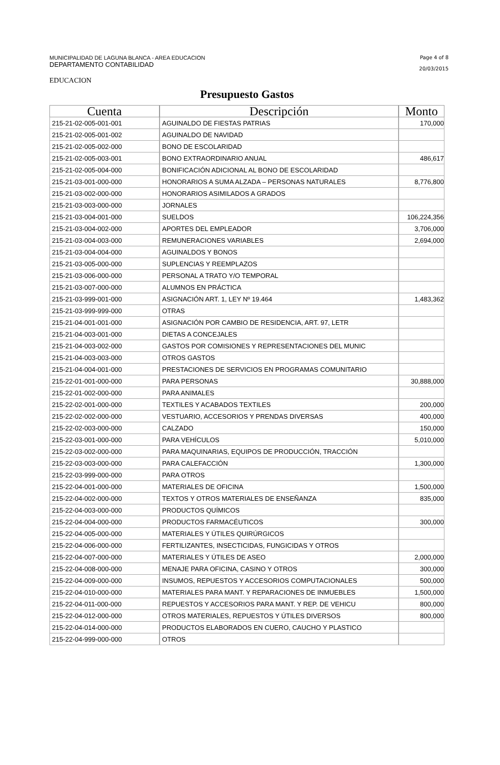MUNICIPALIDAD DE LAGUNA BLANCA - AREA EDUCACION
DEPARTAMENTO CONTABILIDAD
Page 4 of 8
20/03/2015
EDUCACION
Presupuesto Gastos
| Cuenta | Descripción | Monto |
| --- | --- | --- |
| 215-21-02-005-001-001 | AGUINALDO DE FIESTAS PATRIAS | 170,000 |
| 215-21-02-005-001-002 | AGUINALDO DE NAVIDAD | |
| 215-21-02-005-002-000 | BONO DE ESCOLARIDAD | |
| 215-21-02-005-003-001 | BONO EXTRAORDINARIO ANUAL | 486,617 |
| 215-21-02-005-004-000 | BONIFICACIÓN ADICIONAL AL BONO DE ESCOLARIDAD | |
| 215-21-03-001-000-000 | HONORARIOS A SUMA ALZADA – PERSONAS NATURALES | 8,776,800 |
| 215-21-03-002-000-000 | HONORARIOS ASIMILADOS A GRADOS | |
| 215-21-03-003-000-000 | JORNALES | |
| 215-21-03-004-001-000 | SUELDOS | 106,224,356 |
| 215-21-03-004-002-000 | APORTES DEL EMPLEADOR | 3,706,000 |
| 215-21-03-004-003-000 | REMUNERACIONES VARIABLES | 2,694,000 |
| 215-21-03-004-004-000 | AGUINALDOS Y BONOS | |
| 215-21-03-005-000-000 | SUPLENCIAS Y REEMPLAZOS | |
| 215-21-03-006-000-000 | PERSONAL A TRATO Y/O TEMPORAL | |
| 215-21-03-007-000-000 | ALUMNOS EN PRÁCTICA | |
| 215-21-03-999-001-000 | ASIGNACIÓN ART. 1, LEY Nº 19.464 | 1,483,362 |
| 215-21-03-999-999-000 | OTRAS | |
| 215-21-04-001-001-000 | ASIGNACIÓN POR CAMBIO DE RESIDENCIA, ART. 97, LETR | |
| 215-21-04-003-001-000 | DIETAS A CONCEJALES | |
| 215-21-04-003-002-000 | GASTOS POR COMISIONES Y REPRESENTACIONES DEL MUNIC | |
| 215-21-04-003-003-000 | OTROS GASTOS | |
| 215-21-04-004-001-000 | PRESTACIONES DE SERVICIOS EN PROGRAMAS COMUNITARIO | |
| 215-22-01-001-000-000 | PARA PERSONAS | 30,888,000 |
| 215-22-01-002-000-000 | PARA ANIMALES | |
| 215-22-02-001-000-000 | TEXTILES Y ACABADOS TEXTILES | 200,000 |
| 215-22-02-002-000-000 | VESTUARIO, ACCESORIOS Y PRENDAS DIVERSAS | 400,000 |
| 215-22-02-003-000-000 | CALZADO | 150,000 |
| 215-22-03-001-000-000 | PARA VEHÍCULOS | 5,010,000 |
| 215-22-03-002-000-000 | PARA MAQUINARIAS, EQUIPOS DE PRODUCCIÓN, TRACCIÓN | |
| 215-22-03-003-000-000 | PARA CALEFACCIÓN | 1,300,000 |
| 215-22-03-999-000-000 | PARA OTROS | |
| 215-22-04-001-000-000 | MATERIALES DE OFICINA | 1,500,000 |
| 215-22-04-002-000-000 | TEXTOS Y OTROS MATERIALES DE ENSEÑANZA | 835,000 |
| 215-22-04-003-000-000 | PRODUCTOS QUÍMICOS | |
| 215-22-04-004-000-000 | PRODUCTOS FARMACÉUTICOS | 300,000 |
| 215-22-04-005-000-000 | MATERIALES Y ÚTILES QUIRÚRGICOS | |
| 215-22-04-006-000-000 | FERTILIZANTES, INSECTICIDAS, FUNGICIDAS Y OTROS | |
| 215-22-04-007-000-000 | MATERIALES Y ÚTILES DE ASEO | 2,000,000 |
| 215-22-04-008-000-000 | MENAJE PARA OFICINA, CASINO Y OTROS | 300,000 |
| 215-22-04-009-000-000 | INSUMOS, REPUESTOS Y ACCESORIOS COMPUTACIONALES | 500,000 |
| 215-22-04-010-000-000 | MATERIALES PARA MANT. Y REPARACIONES DE INMUEBLES | 1,500,000 |
| 215-22-04-011-000-000 | REPUESTOS Y ACCESORIOS PARA MANT. Y REP. DE VEHICU | 800,000 |
| 215-22-04-012-000-000 | OTROS MATERIALES, REPUESTOS Y ÚTILES DIVERSOS | 800,000 |
| 215-22-04-014-000-000 | PRODUCTOS ELABORADOS EN CUERO, CAUCHO Y PLASTICO | |
| 215-22-04-999-000-000 | OTROS | |